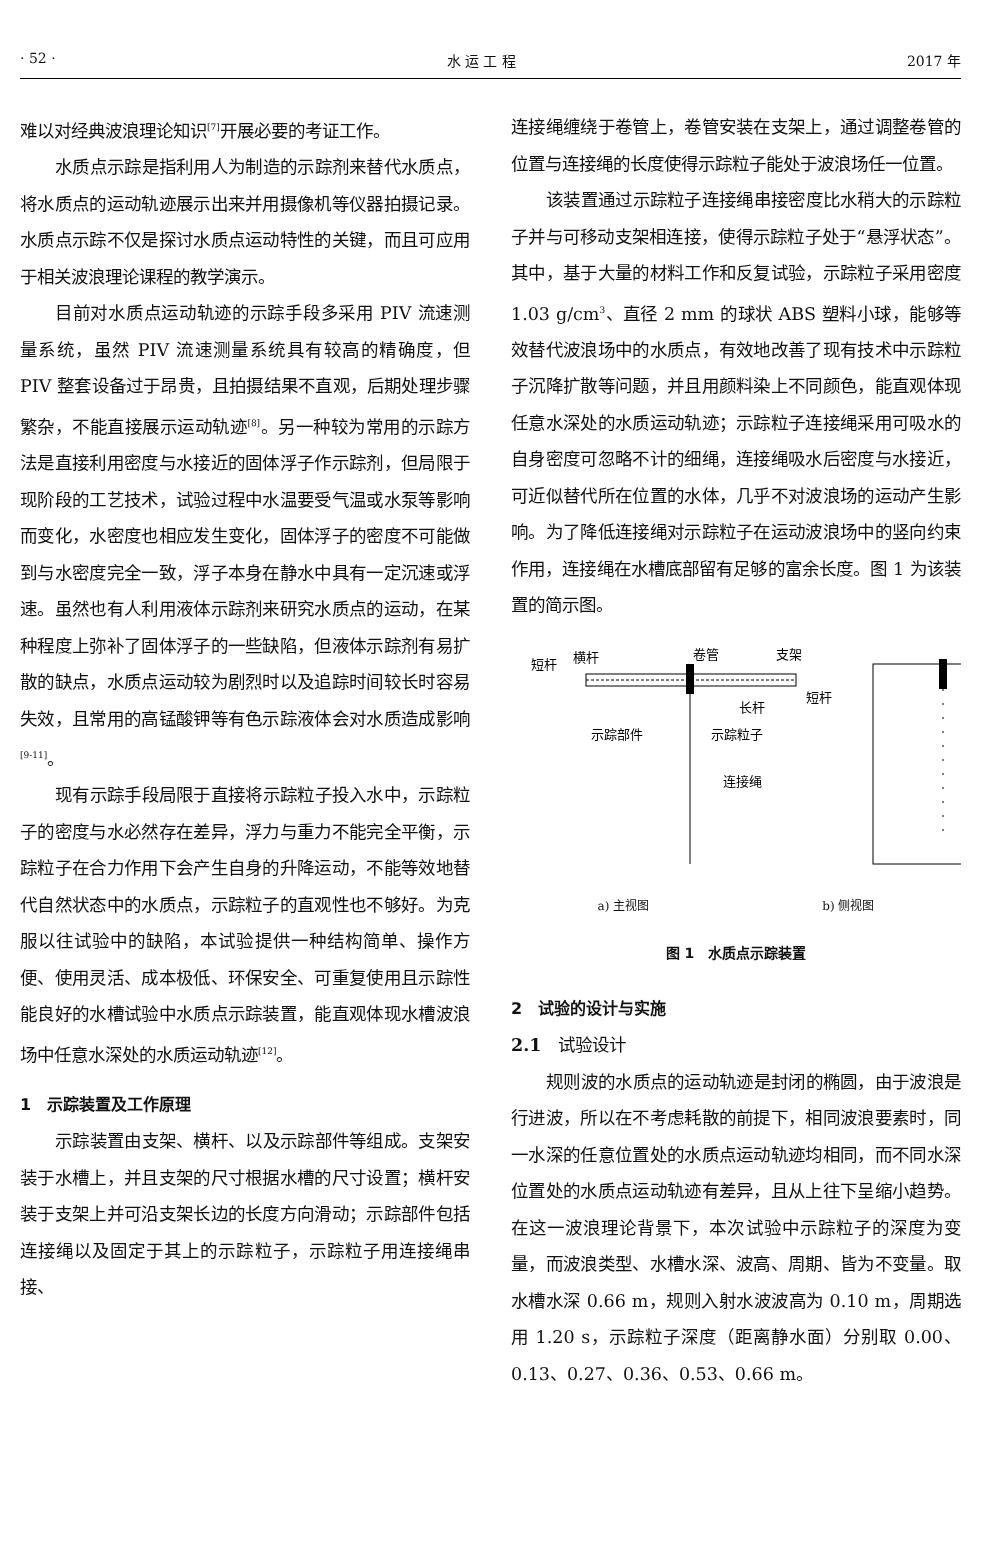· 52 · 水 运 工 程 2017 年
难以对经典波浪理论知识<sup>[7]</sup>开展必要的考证工作。
水质点示踪是指利用人为制造的示踪剂来替代水质点，将水质点的运动轨迹展示出来并用摄像机等仪器拍摄记录。水质点示踪不仅是探讨水质点运动特性的关键，而且可应用于相关波浪理论课程的教学演示。
目前对水质点运动轨迹的示踪手段多采用 PIV 流速测量系统，虽然 PIV 流速测量系统具有较高的精确度，但 PIV 整套设备过于昂贵，且拍摄结果不直观，后期处理步骤繁杂，不能直接展示运动轨迹<sup>[8]</sup>。另一种较为常用的示踪方法是直接利用密度与水接近的固体浮子作示踪剂，但局限于现阶段的工艺技术，试验过程中水温要受气温或水泵等影响而变化，水密度也相应发生变化，固体浮子的密度不可能做到与水密度完全一致，浮子本身在静水中具有一定沉速或浮速。虽然也有人利用液体示踪剂来研究水质点的运动，在某种程度上弥补了固体浮子的一些缺陷，但液体示踪剂有易扩散的缺点，水质点运动较为剧烈时以及追踪时间较长时容易失效，且常用的高锰酸钾等有色示踪液体会对水质造成影响<sup>[9-11]</sup>。
现有示踪手段局限于直接将示踪粒子投入水中，示踪粒子的密度与水必然存在差异，浮力与重力不能完全平衡，示踪粒子在合力作用下会产生自身的升降运动，不能等效地替代自然状态中的水质点，示踪粒子的直观性也不够好。为克服以往试验中的缺陷，本试验提供一种结构简单、操作方便、使用灵活、成本极低、环保安全、可重复使用且示踪性能良好的水槽试验中水质点示踪装置，能直观体现水槽波浪场中任意水深处的水质运动轨迹<sup>[12]</sup>。
1　示踪装置及工作原理
示踪装置由支架、横杆、以及示踪部件等组成。支架安装于水槽上，并且支架的尺寸根据水槽的尺寸设置；横杆安装于支架上并可沿支架长边的长度方向滑动；示踪部件包括连接绳以及固定于其上的示踪粒子，示踪粒子用连接绳串接、
连接绳缠绕于卷管上，卷管安装在支架上，通过调整卷管的位置与连接绳的长度使得示踪粒子能处于波浪场任一位置。
该装置通过示踪粒子连接绳串接密度比水稍大的示踪粒子并与可移动支架相连接，使得示踪粒子处于“悬浮状态”。其中，基于大量的材料工作和反复试验，示踪粒子采用密度 1.03 g/cm<sup>3</sup>、直径 2 mm 的球状 ABS 塑料小球，能够等效替代波浪场中的水质点，有效地改善了现有技术中示踪粒子沉降扩散等问题，并且用颜料染上不同颜色，能直观体现任意水深处的水质运动轨迹；示踪粒子连接绳采用可吸水的自身密度可忽略不计的细绳，连接绳吸水后密度与水接近，可近似替代所在位置的水体，几乎不对波浪场的运动产生影响。为了降低连接绳对示踪粒子在运动波浪场中的竖向约束作用，连接绳在水槽底部留有足够的富余长度。图 1 为该装置的简示图。
短杆
横杆
卷管
支架
短杆
长杆
示踪部件
示踪粒子
连接绳
a) 主视图 b) 侧视图
图 1　水质点示踪装置
2　试验的设计与实施
2.1　试验设计
规则波的水质点的运动轨迹是封闭的椭圆，由于波浪是行进波，所以在不考虑耗散的前提下，相同波浪要素时，同一水深的任意位置处的水质点运动轨迹均相同，而不同水深位置处的水质点运动轨迹有差异，且从上往下呈缩小趋势。在这一波浪理论背景下，本次试验中示踪粒子的深度为变量，而波浪类型、水槽水深、波高、周期、皆为不变量。取水槽水深 0.66 m，规则入射水波波高为 0.10 m，周期选用 1.20 s，示踪粒子深度（距离静水面）分别取 0.00、0.13、0.27、0.36、0.53、0.66 m。